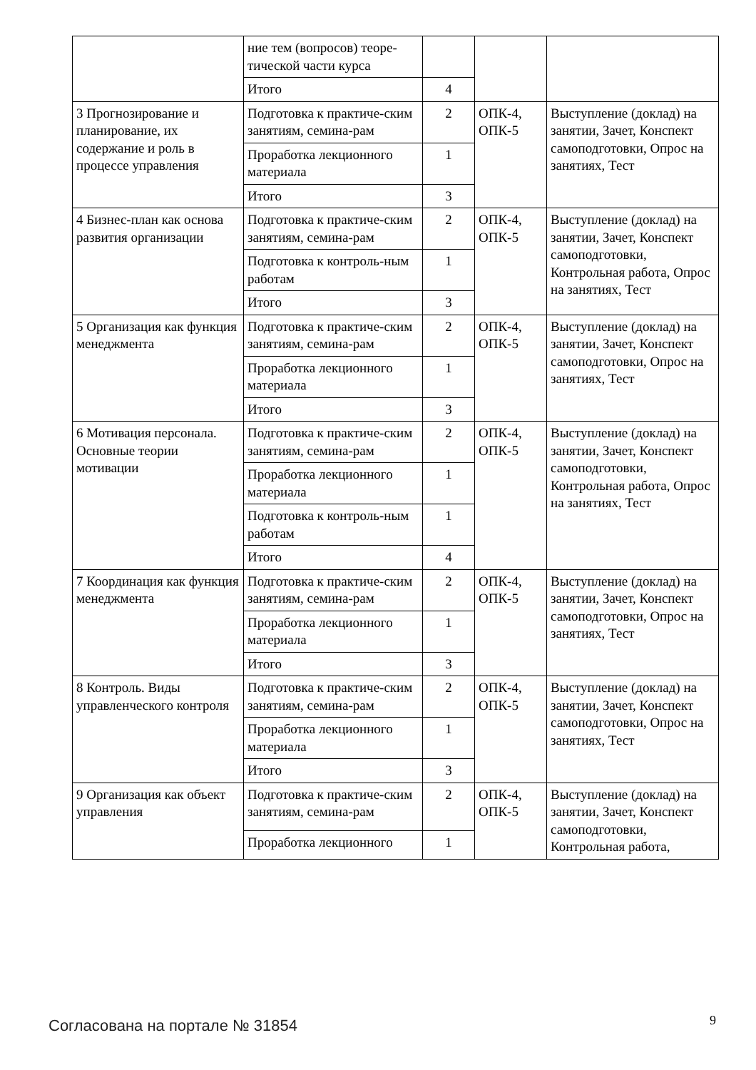| | ние тем (вопросов) теоре-тической части курса | | | |
| | Итого | 4 | | |
| 3 Прогнозирование и планирование, их содержание и роль в процессе управления | Подготовка к практиче-ским занятиям, семина-рам | 2 | ОПК-4, ОПК-5 | Выступление (доклад) на занятии, Зачет, Конспект самоподготовки, Опрос на занятиях, Тест |
| | Проработка лекционного материала | 1 | | |
| | Итого | 3 | | |
| 4 Бизнес-план как основа развития организации | Подготовка к практиче-ским занятиям, семина-рам | 2 | ОПК-4, ОПК-5 | Выступление (доклад) на занятии, Зачет, Конспект самоподготовки, Контрольная работа, Опрос на занятиях, Тест |
| | Подготовка к контроль-ным работам | 1 | | |
| | Итого | 3 | | |
| 5 Организация как функция менеджмента | Подготовка к практиче-ским занятиям, семина-рам | 2 | ОПК-4, ОПК-5 | Выступление (доклад) на занятии, Зачет, Конспект самоподготовки, Опрос на занятиях, Тест |
| | Проработка лекционного материала | 1 | | |
| | Итого | 3 | | |
| 6 Мотивация персонала. Основные теории мотивации | Подготовка к практиче-ским занятиям, семина-рам | 2 | ОПК-4, ОПК-5 | Выступление (доклад) на занятии, Зачет, Конспект самоподготовки, Контрольная работа, Опрос на занятиях, Тест |
| | Проработка лекционного материала | 1 | | |
| | Подготовка к контроль-ным работам | 1 | | |
| | Итого | 4 | | |
| 7 Координация как функция менеджмента | Подготовка к практиче-ским занятиям, семина-рам | 2 | ОПК-4, ОПК-5 | Выступление (доклад) на занятии, Зачет, Конспект самоподготовки, Опрос на занятиях, Тест |
| | Проработка лекционного материала | 1 | | |
| | Итого | 3 | | |
| 8 Контроль. Виды управленческого контроля | Подготовка к практиче-ским занятиям, семина-рам | 2 | ОПК-4, ОПК-5 | Выступление (доклад) на занятии, Зачет, Конспект самоподготовки, Опрос на занятиях, Тест |
| | Проработка лекционного материала | 1 | | |
| | Итого | 3 | | |
| 9 Организация как объект управления | Подготовка к практиче-ским занятиям, семина-рам | 2 | ОПК-4, ОПК-5 | Выступление (доклад) на занятии, Зачет, Конспект самоподготовки, Контрольная работа, |
| | Проработка лекционного | 1 | | |
Согласована на портале № 31854 9